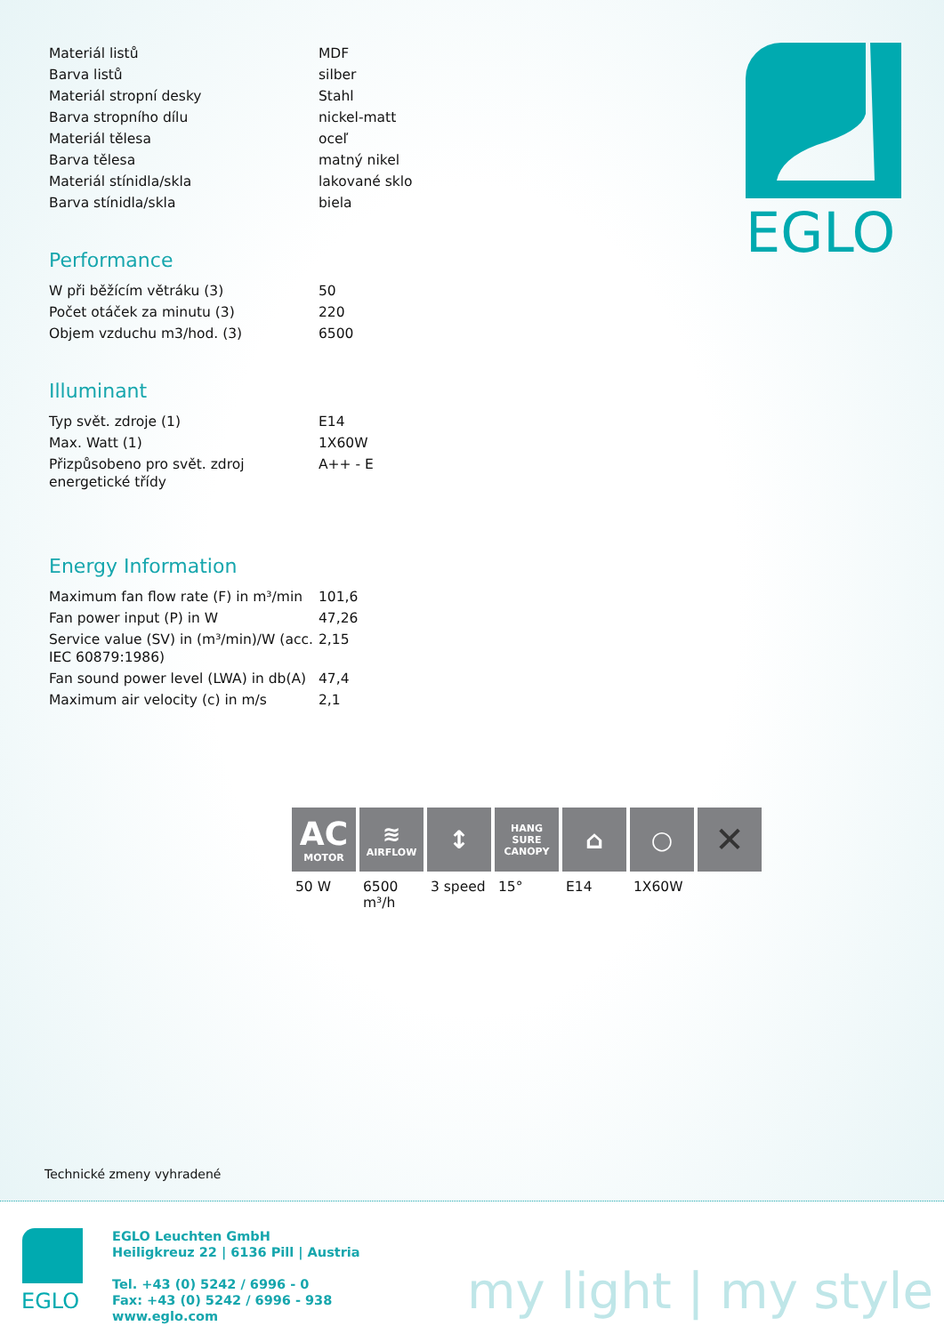| Materiál listů | MDF |
| Barva listů | silber |
| Materiál stropní desky | Stahl |
| Barva stropního dílu | nickel-matt |
| Materiál tělesa | oceľ |
| Barva tělesa | matný nikel |
| Materiál stínidla/skla | lakované sklo |
| Barva stínidla/skla | biela |
Performance
| W při běžícím větráku (3) | 50 |
| Počet otáček za minutu (3) | 220 |
| Objem vzduchu m3/hod. (3) | 6500 |
Illuminant
| Typ svět. zdroje (1) | E14 |
| Max. Watt (1) | 1X60W |
| Přizpůsobeno pro svět. zdroj energetické třídy | A++ - E |
Energy Information
| Maximum fan flow rate (F) in m³/min | 101,6 |
| Fan power input (P) in W | 47,26 |
| Service value (SV) in (m³/min)/W (acc. IEC 60879:1986) | 2,15 |
| Fan sound power level (LWA) in db(A) | 47,4 |
| Maximum air velocity (c) in m/s | 2,1 |
EGLO
AC
MOTOR
50 W
≋
AIRFLOW
6500 m³/h
↕
3 speed
HANG SURE CANOPY
15°
⌂
E14
○
1X60W
✕
Technické zmeny vyhradené
EGLO
EGLO Leuchten GmbH
Heiligkreuz 22 | 6136 Pill | Austria
Tel. +43 (0) 5242 / 6996 - 0
Fax: +43 (0) 5242 / 6996 - 938
www.eglo.com
my light | my style